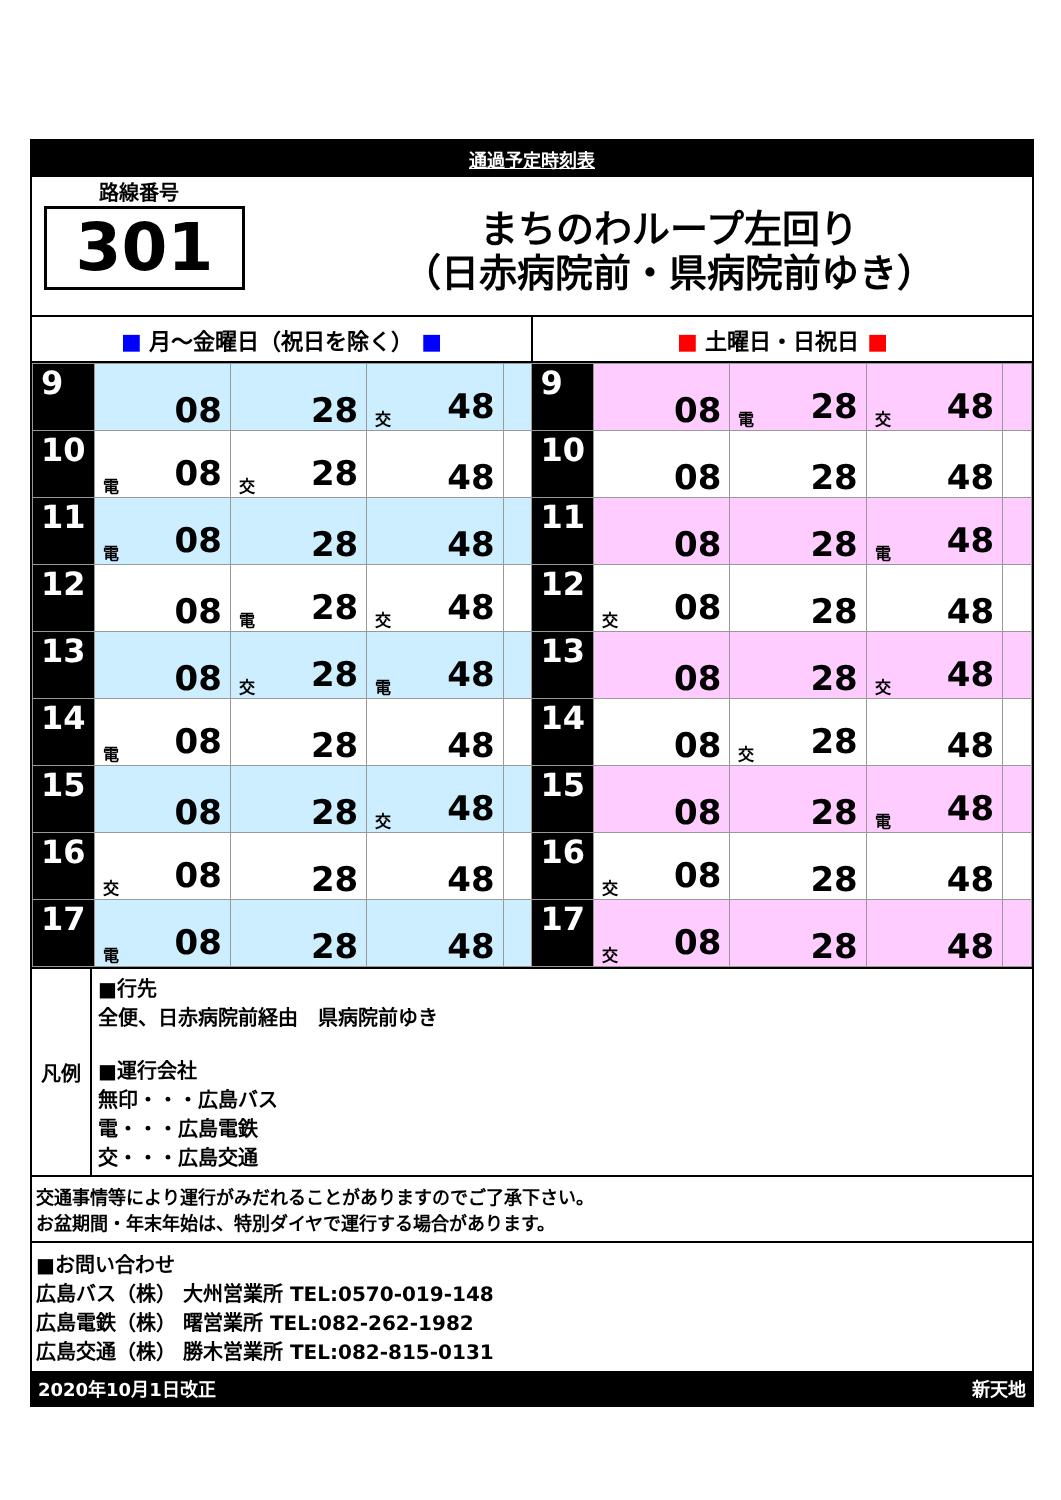通過予定時刻表
路線番号
301
まちのわループ左回り
（日赤病院前・県病院前ゆき）
■ 月～金曜日（祝日を除く） ■ ■ 土曜日・日祝日 ■
| 9 | 08 | 28 | 交 48 | | 9 | 08 | 電 28 | 交 48 | |
| 10 | 電 08 | 交 28 | 48 | | 10 | 08 | 28 | 48 | |
| 11 | 電 08 | 28 | 48 | | 11 | 08 | 28 | 電 48 | |
| 12 | 08 | 電 28 | 交 48 | | 12 | 交 08 | 28 | 48 | |
| 13 | 08 | 交 28 | 電 48 | | 13 | 08 | 28 | 交 48 | |
| 14 | 電 08 | 28 | 48 | | 14 | 08 | 交 28 | 48 | |
| 15 | 08 | 28 | 交 48 | | 15 | 08 | 28 | 電 48 | |
| 16 | 交 08 | 28 | 48 | | 16 | 交 08 | 28 | 48 | |
| 17 | 電 08 | 28 | 48 | | 17 | 交 08 | 28 | 48 | |
凡例
■行先
全便、日赤病院前経由　県病院前ゆき
■運行会社
無印・・・広島バス
電・・・広島電鉄
交・・・広島交通
交通事情等により運行がみだれることがありますのでご了承下さい。
お盆期間・年末年始は、特別ダイヤで運行する場合があります。
■お問い合わせ
広島バス（株） 大州営業所 TEL:0570-019-148
広島電鉄（株） 曙営業所 TEL:082-262-1982
広島交通（株） 勝木営業所 TEL:082-815-0131
2020年10月1日改正 新天地